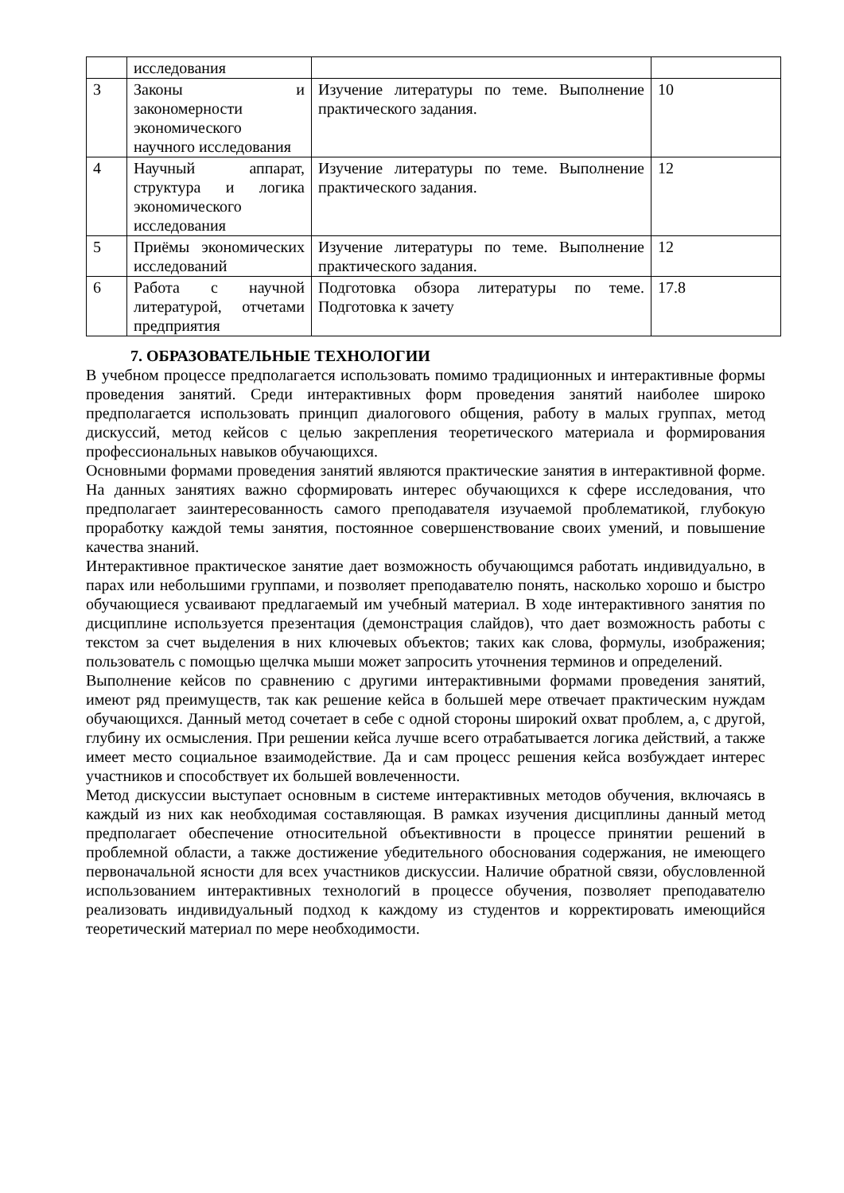| | исследования | | |
| 3 | Законы и закономерности экономического научного исследования | Изучение литературы по теме. Выполнение практического задания. | 10 |
| 4 | Научный аппарат, структура и логика экономического исследования | Изучение литературы по теме. Выполнение практического задания. | 12 |
| 5 | Приёмы экономических исследований | Изучение литературы по теме. Выполнение практического задания. | 12 |
| 6 | Работа с научной литературой, отчетами предприятия | Подготовка обзора литературы по теме. Подготовка к зачету | 17.8 |
7. ОБРАЗОВАТЕЛЬНЫЕ ТЕХНОЛОГИИ
В учебном процессе предполагается использовать помимо традиционных и интерактивные формы проведения занятий. Среди интерактивных форм проведения занятий наиболее широко предполагается использовать принцип диалогового общения, работу в малых группах, метод дискуссий, метод кейсов с целью закрепления теоретического материала и формирования профессиональных навыков обучающихся.
Основными формами проведения занятий являются практические занятия в интерактивной форме. На данных занятиях важно сформировать интерес обучающихся к сфере исследования, что предполагает заинтересованность самого преподавателя изучаемой проблематикой, глубокую проработку каждой темы занятия, постоянное совершенствование своих умений, и повышение качества знаний.
Интерактивное практическое занятие дает возможность обучающимся работать индивидуально, в парах или небольшими группами, и позволяет преподавателю понять, насколько хорошо и быстро обучающиеся усваивают предлагаемый им учебный материал. В ходе интерактивного занятия по дисциплине используется презентация (демонстрация слайдов), что дает возможность работы с текстом за счет выделения в них ключевых объектов; таких как слова, формулы, изображения; пользователь с помощью щелчка мыши может запросить уточнения терминов и определений.
Выполнение кейсов по сравнению с другими интерактивными формами проведения занятий, имеют ряд преимуществ, так как решение кейса в большей мере отвечает практическим нуждам обучающихся. Данный метод сочетает в себе с одной стороны широкий охват проблем, а, с другой, глубину их осмысления. При решении кейса лучше всего отрабатывается логика действий, а также имеет место социальное взаимодействие. Да и сам процесс решения кейса возбуждает интерес участников и способствует их большей вовлеченности.
Метод дискуссии выступает основным в системе интерактивных методов обучения, включаясь в каждый из них как необходимая составляющая. В рамках изучения дисциплины данный метод предполагает обеспечение относительной объективности в процессе принятии решений в проблемной области, а также достижение убедительного обоснования содержания, не имеющего первоначальной ясности для всех участников дискуссии. Наличие обратной связи, обусловленной использованием интерактивных технологий в процессе обучения, позволяет преподавателю реализовать индивидуальный подход к каждому из студентов и корректировать имеющийся теоретический материал по мере необходимости.